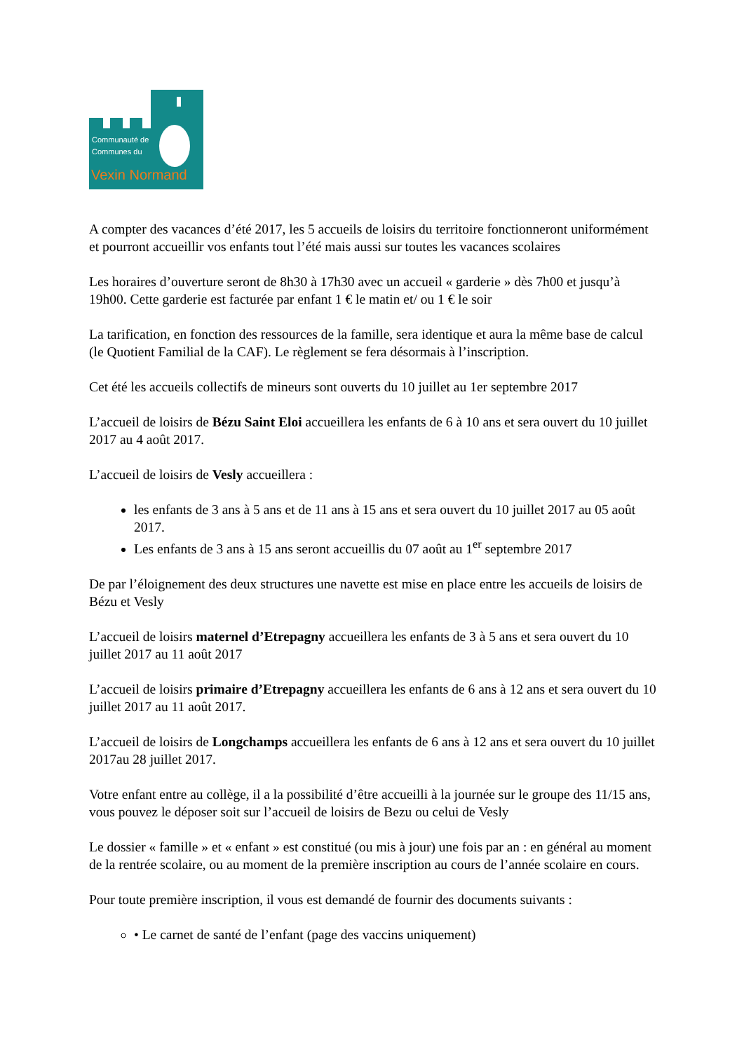Communauté de
Communes du
Vexin Normand
A compter des vacances d’été 2017, les 5 accueils de loisirs du territoire fonctionneront uniformément et pourront accueillir vos enfants tout l’été mais aussi sur toutes les vacances scolaires
Les horaires d’ouverture seront de 8h30 à 17h30 avec un accueil « garderie » dès 7h00 et jusqu’à 19h00. Cette garderie est facturée par enfant 1 € le matin et/ ou 1 € le soir
La tarification, en fonction des ressources de la famille, sera identique et aura la même base de calcul (le Quotient Familial de la CAF). Le règlement se fera désormais à l’inscription.
Cet été les accueils collectifs de mineurs sont ouverts du 10 juillet au 1er septembre 2017
L’accueil de loisirs de Bézu Saint Eloi accueillera les enfants de 6 à 10 ans et sera ouvert du 10 juillet 2017 au 4 août 2017.
L’accueil de loisirs de Vesly accueillera :
les enfants de 3 ans à 5 ans et de 11 ans à 15 ans et sera ouvert du 10 juillet 2017 au 05 août 2017.
Les enfants de 3 ans à 15 ans seront accueillis du 07 août au 1<sup>er</sup> septembre 2017
De par l’éloignement des deux structures une navette est mise en place entre les accueils de loisirs de Bézu et Vesly
L’accueil de loisirs maternel d’Etrepagny accueillera les enfants de 3 à 5 ans et sera ouvert du 10 juillet 2017 au 11 août 2017
L’accueil de loisirs primaire d’Etrepagny accueillera les enfants de 6 ans à 12 ans et sera ouvert du 10 juillet 2017 au 11 août 2017.
L’accueil de loisirs de Longchamps accueillera les enfants de 6 ans à 12 ans et sera ouvert du 10 juillet 2017au 28 juillet 2017.
Votre enfant entre au collège, il a la possibilité d’être accueilli à la journée sur le groupe des 11/15 ans, vous pouvez le déposer soit sur l’accueil de loisirs de Bezu ou celui de Vesly
Le dossier « famille » et « enfant » est constitué (ou mis à jour) une fois par an : en général au moment de la rentrée scolaire, ou au moment de la première inscription au cours de l’année scolaire en cours.
Pour toute première inscription, il vous est demandé de fournir des documents suivants :
• Le carnet de santé de l’enfant (page des vaccins uniquement)